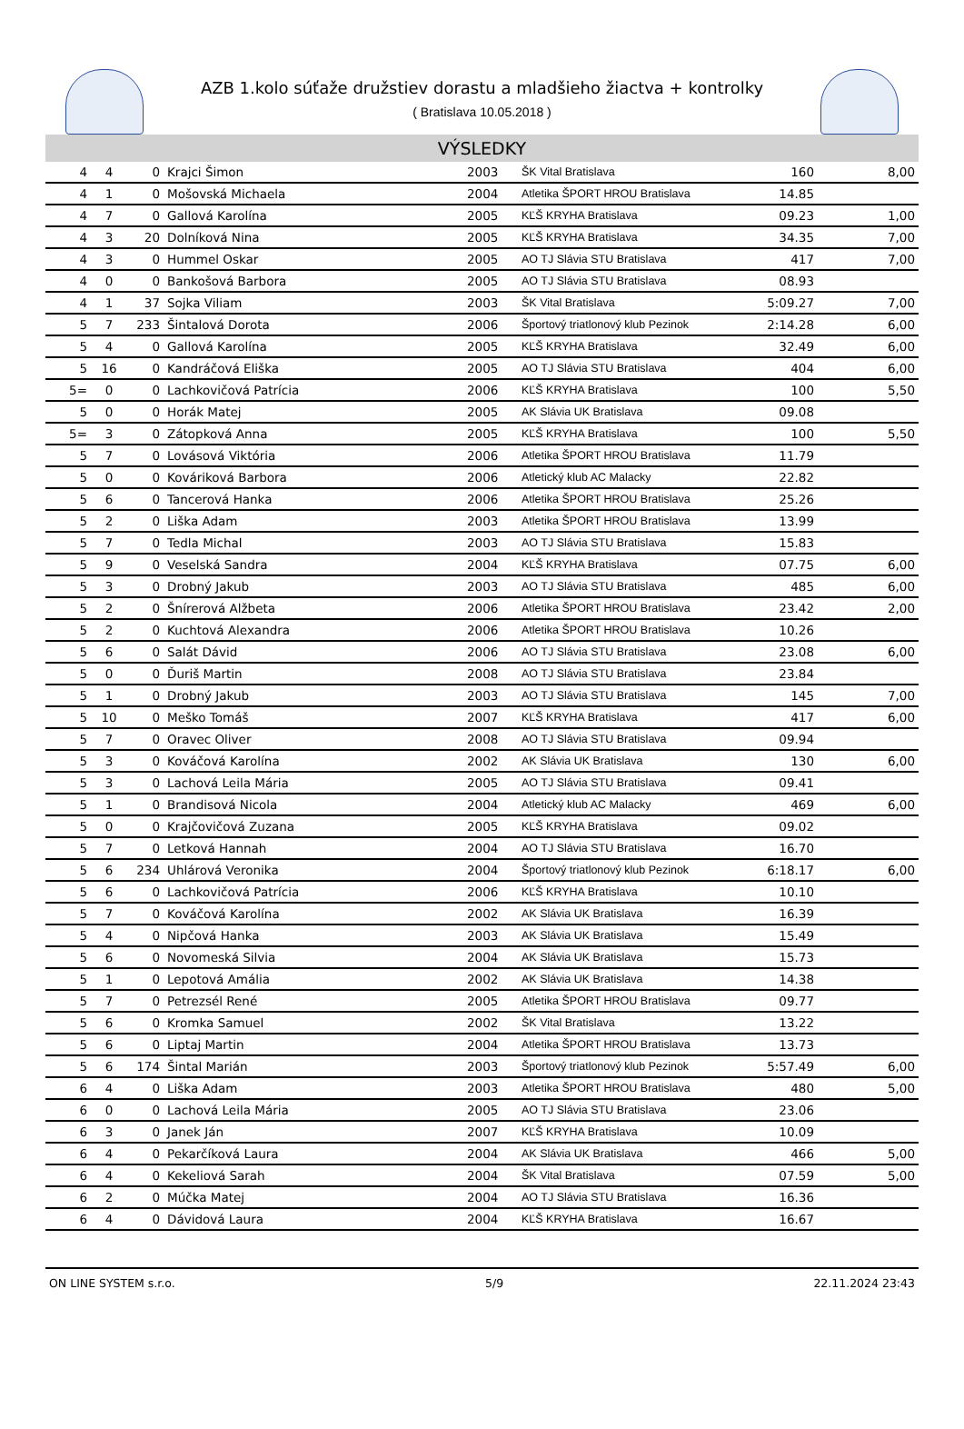AZB 1.kolo súťaže družstiev dorastu a mladšieho žiactva + kontrolky
( Bratislava 10.05.2018 )
VÝSLEDKY
| 4 | 4 | 0 | Krajci Šimon | 2003 | ŠK Vital Bratislava | 160 | 8,00 |
| 4 | 1 | 0 | Mošovská Michaela | 2004 | Atletika ŠPORT HROU Bratislava | 14.85 | |
| 4 | 7 | 0 | Gallová Karolína | 2005 | KĽŠ KRYHA Bratislava | 09.23 | 1,00 |
| 4 | 3 | 20 | Dolníková Nina | 2005 | KĽŠ KRYHA Bratislava | 34.35 | 7,00 |
| 4 | 3 | 0 | Hummel Oskar | 2005 | AO TJ Slávia STU Bratislava | 417 | 7,00 |
| 4 | 0 | 0 | Bankošová Barbora | 2005 | AO TJ Slávia STU Bratislava | 08.93 | |
| 4 | 1 | 37 | Sojka Viliam | 2003 | ŠK Vital Bratislava | 5:09.27 | 7,00 |
| 5 | 7 | 233 | Šintalová Dorota | 2006 | Športový triatlonový klub Pezinok | 2:14.28 | 6,00 |
| 5 | 4 | 0 | Gallová Karolína | 2005 | KĽŠ KRYHA Bratislava | 32.49 | 6,00 |
| 5 | 16 | 0 | Kandráčová Eliška | 2005 | AO TJ Slávia STU Bratislava | 404 | 6,00 |
| 5= | 0 | 0 | Lachkovičová Patrícia | 2006 | KĽŠ KRYHA Bratislava | 100 | 5,50 |
| 5 | 0 | 0 | Horák Matej | 2005 | AK Slávia UK Bratislava | 09.08 | |
| 5= | 3 | 0 | Zátopková Anna | 2005 | KĽŠ KRYHA Bratislava | 100 | 5,50 |
| 5 | 7 | 0 | Lovásová Viktória | 2006 | Atletika ŠPORT HROU Bratislava | 11.79 | |
| 5 | 0 | 0 | Kováriková Barbora | 2006 | Atletický klub AC Malacky | 22.82 | |
| 5 | 6 | 0 | Tancerová Hanka | 2006 | Atletika ŠPORT HROU Bratislava | 25.26 | |
| 5 | 2 | 0 | Liška Adam | 2003 | Atletika ŠPORT HROU Bratislava | 13.99 | |
| 5 | 7 | 0 | Tedla Michal | 2003 | AO TJ Slávia STU Bratislava | 15.83 | |
| 5 | 9 | 0 | Veselská Sandra | 2004 | KĽŠ KRYHA Bratislava | 07.75 | 6,00 |
| 5 | 3 | 0 | Drobný Jakub | 2003 | AO TJ Slávia STU Bratislava | 485 | 6,00 |
| 5 | 2 | 0 | Šnírerová Alžbeta | 2006 | Atletika ŠPORT HROU Bratislava | 23.42 | 2,00 |
| 5 | 2 | 0 | Kuchtová Alexandra | 2006 | Atletika ŠPORT HROU Bratislava | 10.26 | |
| 5 | 6 | 0 | Salát Dávid | 2006 | AO TJ Slávia STU Bratislava | 23.08 | 6,00 |
| 5 | 0 | 0 | Ďuriš Martin | 2008 | AO TJ Slávia STU Bratislava | 23.84 | |
| 5 | 1 | 0 | Drobný Jakub | 2003 | AO TJ Slávia STU Bratislava | 145 | 7,00 |
| 5 | 10 | 0 | Meško Tomáš | 2007 | KĽŠ KRYHA Bratislava | 417 | 6,00 |
| 5 | 7 | 0 | Oravec Oliver | 2008 | AO TJ Slávia STU Bratislava | 09.94 | |
| 5 | 3 | 0 | Kováčová Karolína | 2002 | AK Slávia UK Bratislava | 130 | 6,00 |
| 5 | 3 | 0 | Lachová Leila Mária | 2005 | AO TJ Slávia STU Bratislava | 09.41 | |
| 5 | 1 | 0 | Brandisová Nicola | 2004 | Atletický klub AC Malacky | 469 | 6,00 |
| 5 | 0 | 0 | Krajčovičová Zuzana | 2005 | KĽŠ KRYHA Bratislava | 09.02 | |
| 5 | 7 | 0 | Letková Hannah | 2004 | AO TJ Slávia STU Bratislava | 16.70 | |
| 5 | 6 | 234 | Uhlárová Veronika | 2004 | Športový triatlonový klub Pezinok | 6:18.17 | 6,00 |
| 5 | 6 | 0 | Lachkovičová Patrícia | 2006 | KĽŠ KRYHA Bratislava | 10.10 | |
| 5 | 7 | 0 | Kováčová Karolína | 2002 | AK Slávia UK Bratislava | 16.39 | |
| 5 | 4 | 0 | Nipčová Hanka | 2003 | AK Slávia UK Bratislava | 15.49 | |
| 5 | 6 | 0 | Novomeská Silvia | 2004 | AK Slávia UK Bratislava | 15.73 | |
| 5 | 1 | 0 | Lepotová Amália | 2002 | AK Slávia UK Bratislava | 14.38 | |
| 5 | 7 | 0 | Petrezsél René | 2005 | Atletika ŠPORT HROU Bratislava | 09.77 | |
| 5 | 6 | 0 | Kromka Samuel | 2002 | ŠK Vital Bratislava | 13.22 | |
| 5 | 6 | 0 | Liptaj Martin | 2004 | Atletika ŠPORT HROU Bratislava | 13.73 | |
| 5 | 6 | 174 | Šintal Marián | 2003 | Športový triatlonový klub Pezinok | 5:57.49 | 6,00 |
| 6 | 4 | 0 | Liška Adam | 2003 | Atletika ŠPORT HROU Bratislava | 480 | 5,00 |
| 6 | 0 | 0 | Lachová Leila Mária | 2005 | AO TJ Slávia STU Bratislava | 23.06 | |
| 6 | 3 | 0 | Janek Ján | 2007 | KĽŠ KRYHA Bratislava | 10.09 | |
| 6 | 4 | 0 | Pekarčíková Laura | 2004 | AK Slávia UK Bratislava | 466 | 5,00 |
| 6 | 4 | 0 | Kekeliová Sarah | 2004 | ŠK Vital Bratislava | 07.59 | 5,00 |
| 6 | 2 | 0 | Múčka Matej | 2004 | AO TJ Slávia STU Bratislava | 16.36 | |
| 6 | 4 | 0 | Dávidová Laura | 2004 | KĽŠ KRYHA Bratislava | 16.67 | |
ON LINE SYSTEM s.r.o. 5/9 22.11.2024 23:43